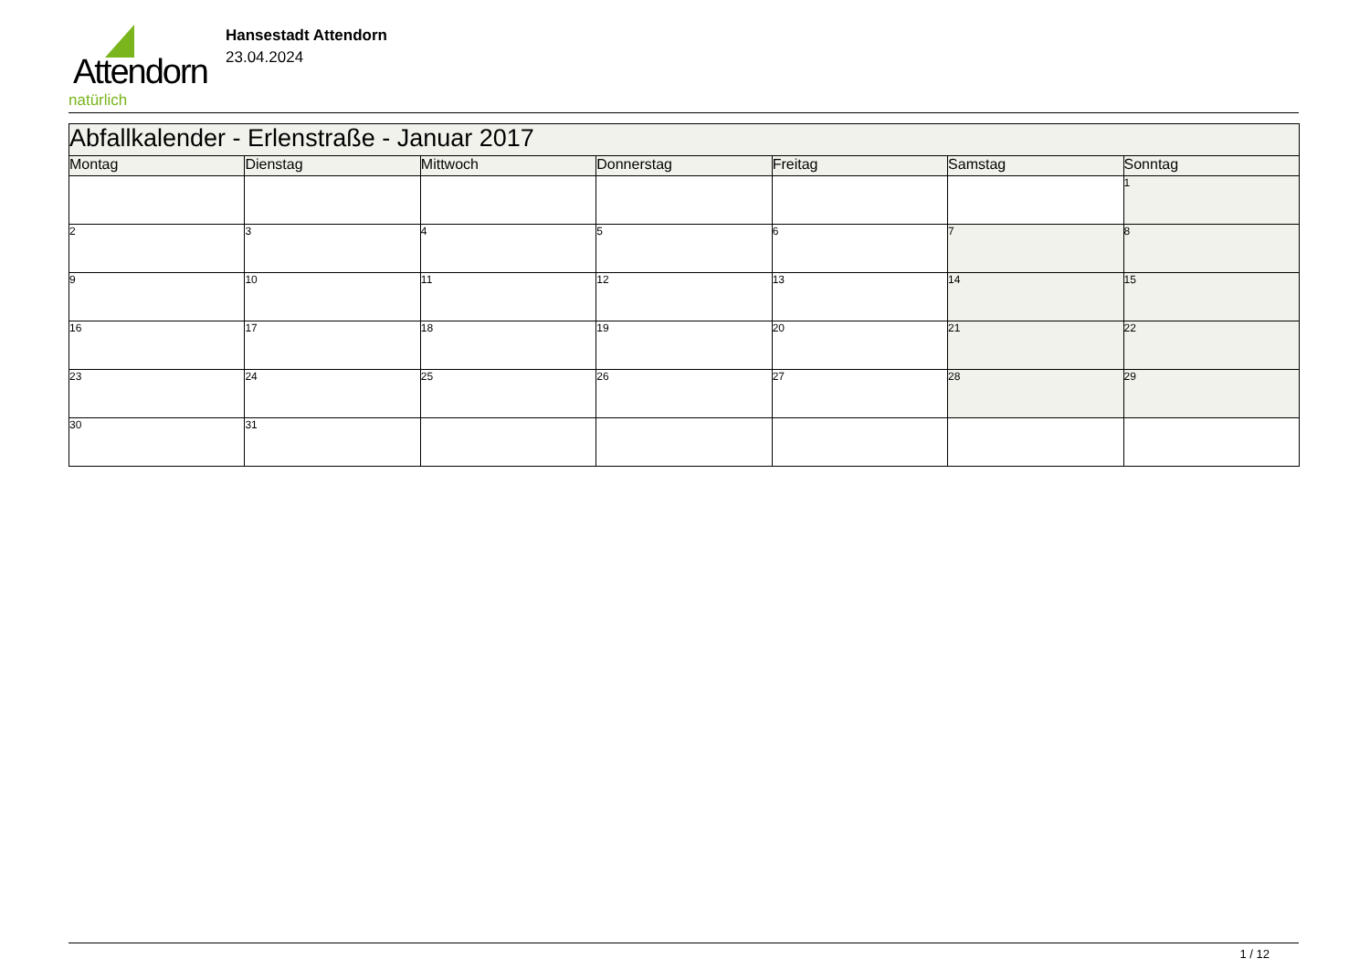Attendorn
natürlich
Hansestadt Attendorn
23.04.2024
| Abfallkalender - Erlenstraße - Januar 2017 | | | | | | |
| Montag | Dienstag | Mittwoch | Donnerstag | Freitag | Samstag | Sonntag |
| | | | | | | 1 |
| 2 | 3 | 4 | 5 | 6 | 7 | 8 |
| 9 | 10 | 11 | 12 | 13 | 14 | 15 |
| 16 | 17 | 18 | 19 | 20 | 21 | 22 |
| 23 | 24 | 25 | 26 | 27 | 28 | 29 |
| 30 | 31 | | | | | |
1 / 12